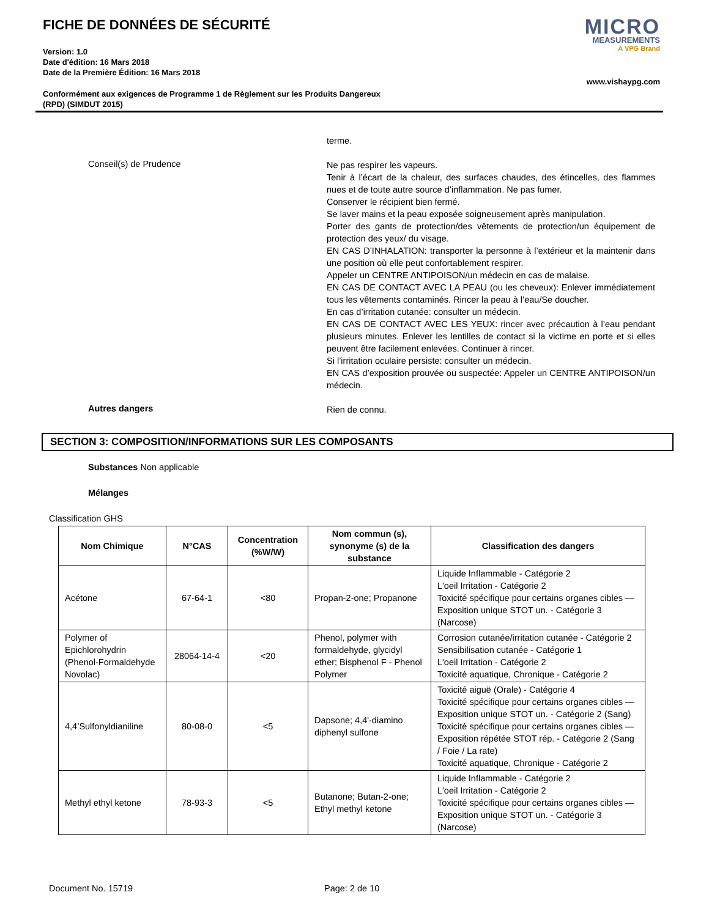FICHE DE DONNÉES DE SÉCURITÉ
Version: 1.0
Date d'édition: 16 Mars 2018
Date de la Première Édition: 16 Mars 2018
Conformément aux exigences de Programme 1 de Règlement sur les Produits Dangereux
(RPD) (SIMDUT 2015)
MICRO
MEASUREMENTS
A VPG Brand
www.vishaypg.com
terme.
Conseil(s) de Prudence
Ne pas respirer les vapeurs.
Tenir à l’écart de la chaleur, des surfaces chaudes, des étincelles, des flammes nues et de toute autre source d’inflammation. Ne pas fumer.
Conserver le récipient bien fermé.
Se laver mains et la peau exposée soigneusement après manipulation.
Porter des gants de protection/des vêtements de protection/un équipement de protection des yeux/ du visage.
EN CAS D’INHALATION: transporter la personne à l’extérieur et la maintenir dans une position où elle peut confortablement respirer.
Appeler un CENTRE ANTIPOISON/un médecin en cas de malaise.
EN CAS DE CONTACT AVEC LA PEAU (ou les cheveux): Enlever immédiatement tous les vêtements contaminés. Rincer la peau à l’eau/Se doucher.
En cas d’irritation cutanée: consulter un médecin.
EN CAS DE CONTACT AVEC LES YEUX: rincer avec précaution à l’eau pendant plusieurs minutes. Enlever les lentilles de contact si la victime en porte et si elles peuvent être facilement enlevées. Continuer à rincer.
Si l’irritation oculaire persiste: consulter un médecin.
EN CAS d’exposition prouvée ou suspectée: Appeler un CENTRE ANTIPOISON/un médecin.
Autres dangers
Rien de connu.
SECTION 3: COMPOSITION/INFORMATIONS SUR LES COMPOSANTS
Substances Non applicable
Mélanges
Classification GHS
| Nom Chimique | N°CAS | Concentration (%W/W) | Nom commun (s), synonyme (s) de la substance | Classification des dangers |
| --- | --- | --- | --- | --- |
| Acétone | 67-64-1 | <80 | Propan-2-one; Propanone | Liquide Inflammable - Catégorie 2 L'oeil Irritation - Catégorie 2 Toxicité spécifique pour certains organes cibles — Exposition unique STOT un. - Catégorie 3 (Narcose) |
| Polymer of Epichlorohydrin (Phenol-Formaldehyde Novolac) | 28064-14-4 | <20 | Phenol, polymer with formaldehyde, glycidyl ether; Bisphenol F - Phenol Polymer | Corrosion cutanée/irritation cutanée - Catégorie 2 Sensibilisation cutanée - Catégorie 1 L'oeil Irritation - Catégorie 2 Toxicité aquatique, Chronique - Catégorie 2 |
| 4,4’Sulfonyldianiline | 80-08-0 | <5 | Dapsone; 4,4'-diamino diphenyl sulfone | Toxicité aiguë (Orale) - Catégorie 4 Toxicité spécifique pour certains organes cibles — Exposition unique STOT un. - Catégorie 2 (Sang) Toxicité spécifique pour certains organes cibles — Exposition répétée STOT rép. - Catégorie 2 (Sang / Foie / La rate) Toxicité aquatique, Chronique - Catégorie 2 |
| Methyl ethyl ketone | 78-93-3 | <5 | Butanone; Butan-2-one; Ethyl methyl ketone | Liquide Inflammable - Catégorie 2 L'oeil Irritation - Catégorie 2 Toxicité spécifique pour certains organes cibles — Exposition unique STOT un. - Catégorie 3 (Narcose) |
Document No. 15719 Page: 2 de 10